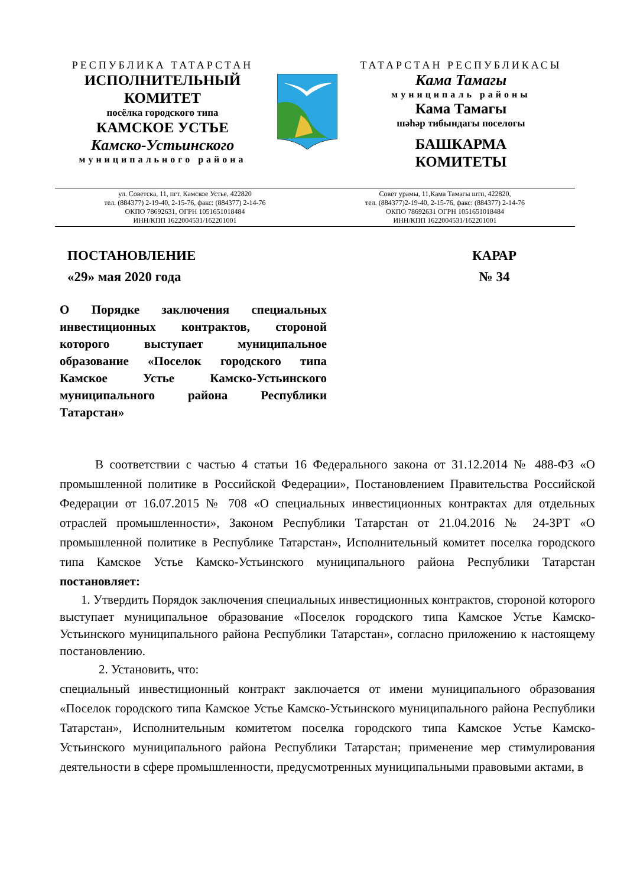РЕСПУБЛИКА ТАТАРСТАН
ИСПОЛНИТЕЛЬНЫЙ
КОМИТЕТ
посёлка городского типа
КАМСКОЕ УСТЬЕ
Камско-Устьинского
муниципального района
ТАТАРСТАН РЕСПУБЛИКАСЫ
Кама Тамагы
муниципаль районы
Кама Тамагы
шәһәр тибындагы поселогы
БАШКАРМА
КОМИТЕТЫ
ул. Советска, 11, пгт. Камское Устье, 422820
тел. (884377) 2-19-40, 2-15-76, факс: (884377) 2-14-76
ОКПО 78692631, ОГРН 1051651018484
ИНН/КПП 1622004531/162201001
Совет урамы, 11,Кама Тамагы штп, 422820,
тел. (884377)2-19-40, 2-15-76, факс: (884377) 2-14-76
ОКПО 78692631 ОГРН 1051651018484
ИНН/КПП 1622004531/162201001
ПОСТАНОВЛЕНИЕ
«29» мая 2020 года
КАРАР
№ 34
О Порядке заключения специальных инвестиционных контрактов, стороной которого выступает муниципальное образование «Поселок городского типа Камское Устье Камско-Устьинского муниципального района Республики Татарстан»
В соответствии с частью 4 статьи 16 Федерального закона от 31.12.2014 № 488-ФЗ «О промышленной политике в Российской Федерации», Постановлением Правительства Российской Федерации от 16.07.2015 № 708 «О специальных инвестиционных контрактах для отдельных отраслей промышленности», Законом Республики Татарстан от 21.04.2016 № 24-ЗРТ «О промышленной политике в Республике Татарстан», Исполнительный комитет поселка городского типа Камское Устье Камско-Устьинского муниципального района Республики Татарстан постановляет:
1. Утвердить Порядок заключения специальных инвестиционных контрактов, стороной которого выступает муниципальное образование «Поселок городского типа Камское Устье Камско-Устьинского муниципального района Республики Татарстан», согласно приложению к настоящему постановлению.
2. Установить, что:
специальный инвестиционный контракт заключается от имени муниципального образования «Поселок городского типа Камское Устье Камско-Устьинского муниципального района Республики Татарстан», Исполнительным комитетом поселка городского типа Камское Устье Камско-Устьинского муниципального района Республики Татарстан; применение мер стимулирования деятельности в сфере промышленности, предусмотренных муниципальными правовыми актами, в